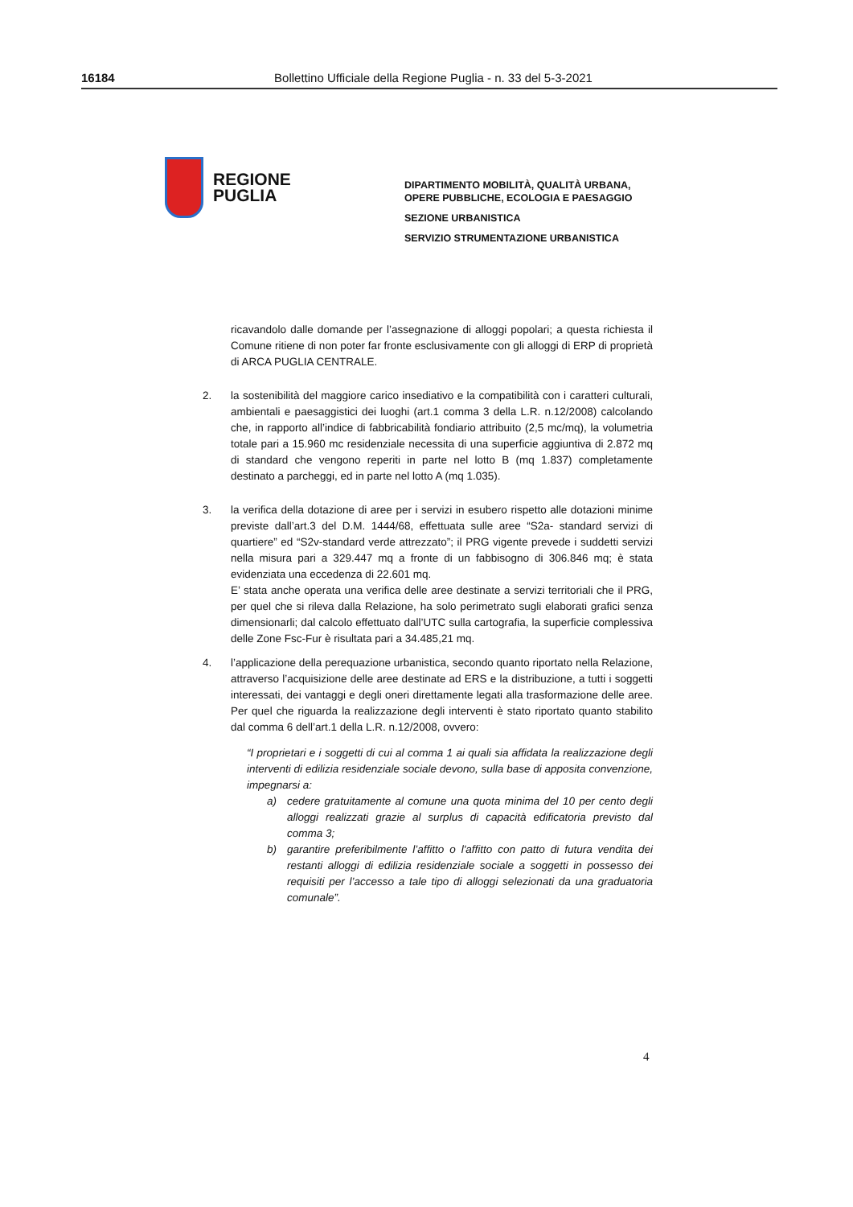16184 Bollettino Ufficiale della Regione Puglia - n. 33 del 5-3-2021
REGIONE
PUGLIA
DIPARTIMENTO MOBILITÀ, QUALITÀ URBANA,
OPERE PUBBLICHE, ECOLOGIA E PAESAGGIO
SEZIONE URBANISTICA
SERVIZIO STRUMENTAZIONE URBANISTICA
ricavandolo dalle domande per l’assegnazione di alloggi popolari; a questa richiesta il Comune ritiene di non poter far fronte esclusivamente con gli alloggi di ERP di proprietà di ARCA PUGLIA CENTRALE.
2. la sostenibilità del maggiore carico insediativo e la compatibilità con i caratteri culturali, ambientali e paesaggistici dei luoghi (art.1 comma 3 della L.R. n.12/2008) calcolando che, in rapporto all’indice di fabbricabilità fondiario attribuito (2,5 mc/mq), la volumetria totale pari a 15.960 mc residenziale necessita di una superficie aggiuntiva di 2.872 mq di standard che vengono reperiti in parte nel lotto B (mq 1.837) completamente destinato a parcheggi, ed in parte nel lotto A (mq 1.035).
3. la verifica della dotazione di aree per i servizi in esubero rispetto alle dotazioni minime previste dall’art.3 del D.M. 1444/68, effettuata sulle aree “S2a- standard servizi di quartiere” ed “S2v-standard verde attrezzato”; il PRG vigente prevede i suddetti servizi nella misura pari a 329.447 mq a fronte di un fabbisogno di 306.846 mq; è stata evidenziata una eccedenza di 22.601 mq.
E’ stata anche operata una verifica delle aree destinate a servizi territoriali che il PRG, per quel che si rileva dalla Relazione, ha solo perimetrato sugli elaborati grafici senza dimensionarli; dal calcolo effettuato dall’UTC sulla cartografia, la superficie complessiva delle Zone Fsc-Fur è risultata pari a 34.485,21 mq.
4. l’applicazione della perequazione urbanistica, secondo quanto riportato nella Relazione, attraverso l’acquisizione delle aree destinate ad ERS e la distribuzione, a tutti i soggetti interessati, dei vantaggi e degli oneri direttamente legati alla trasformazione delle aree. Per quel che riguarda la realizzazione degli interventi è stato riportato quanto stabilito dal comma 6 dell’art.1 della L.R. n.12/2008, ovvero:
“I proprietari e i soggetti di cui al comma 1 ai quali sia affidata la realizzazione degli interventi di edilizia residenziale sociale devono, sulla base di apposita convenzione, impegnarsi a:
a) cedere gratuitamente al comune una quota minima del 10 per cento degli alloggi realizzati grazie al surplus di capacità edificatoria previsto dal comma 3;
b) garantire preferibilmente l’affitto o l'affitto con patto di futura vendita dei restanti alloggi di edilizia residenziale sociale a soggetti in possesso dei requisiti per l’accesso a tale tipo di alloggi selezionati da una graduatoria comunale”.
4